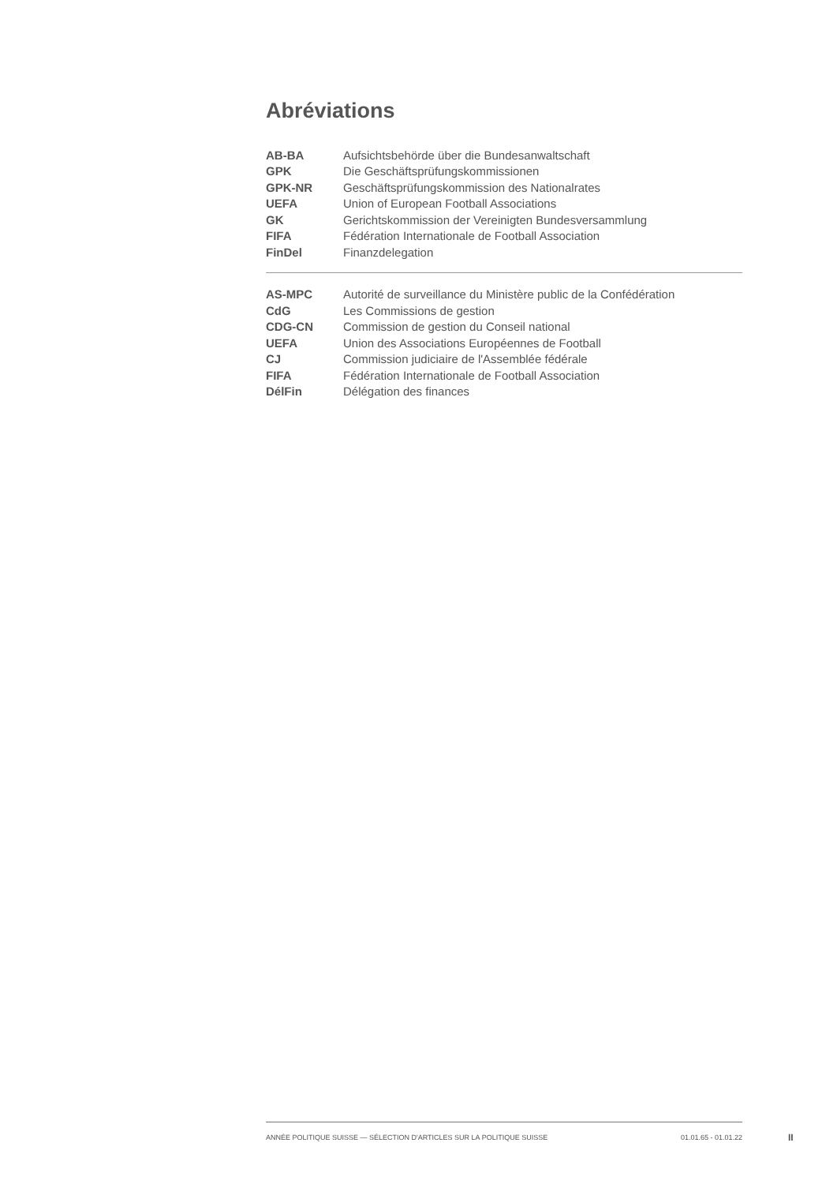Abréviations
| AB-BA | Aufsichtsbehörde über die Bundesanwaltschaft |
| GPK | Die Geschäftsprüfungskommissionen |
| GPK-NR | Geschäftsprüfungskommission des Nationalrates |
| UEFA | Union of European Football Associations |
| GK | Gerichtskommission der Vereinigten Bundesversammlung |
| FIFA | Fédération Internationale de Football Association |
| FinDel | Finanzdelegation |
| AS-MPC | Autorité de surveillance du Ministère public de la Confédération |
| CdG | Les Commissions de gestion |
| CDG-CN | Commission de gestion du Conseil national |
| UEFA | Union des Associations Européennes de Football |
| CJ | Commission judiciaire de l'Assemblée fédérale |
| FIFA | Fédération Internationale de Football Association |
| DélFin | Délégation des finances |
ANNÉE POLITIQUE SUISSE — SÉLECTION D'ARTICLES SUR LA POLITIQUE SUISSE 01.01.65 - 01.01.22
II